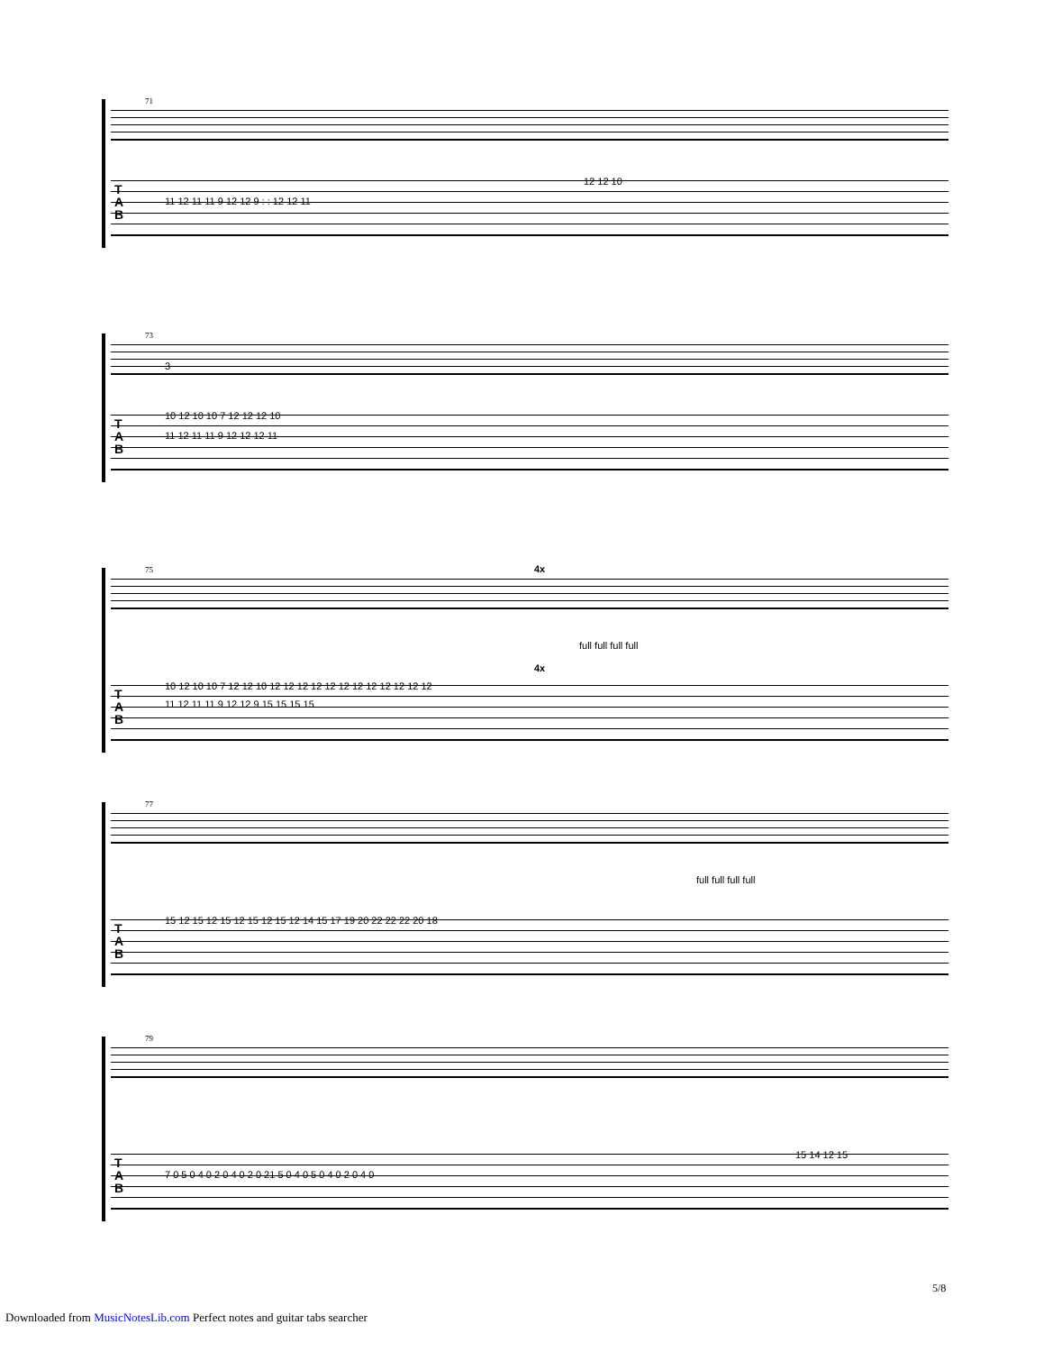71
T
A
B
12 12 10
11 12 11 11 9 12 12 9 : : 12 12 11
73
3
T
A
B
10 12 10 10 7 12 12 12 10
11 12 11 11 9 12 12 12 11
75 4x
full full full full
4x
T
A
B
10 12 10 10 7 12 12 10 12 12 12 12 12 12 12 12 12 12 12 12
11 12 11 11 9 12 12 9 15 15 15 15
77
full full full full
T
A
B
15 12 15 12 15 12 15 12 15 12 14 15 17 19 20 22 22 22 20 18
79
T
A
B
15 14 12 15
7 0 5 0 4 0 2 0 4 0 2 0 21 5 0 4 0 5 0 4 0 2 0 4 0
5/8
Downloaded from MusicNotesLib.com Perfect notes and guitar tabs searcher